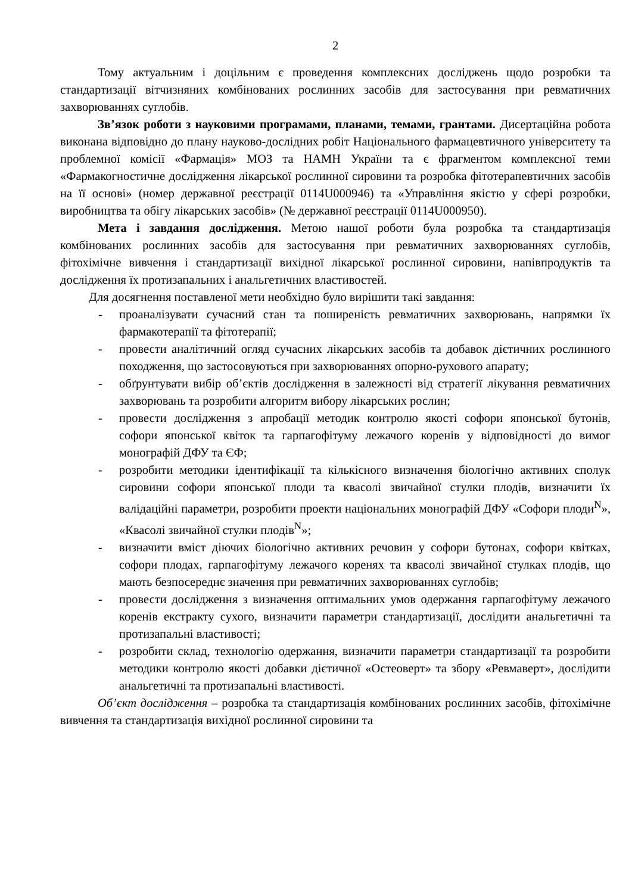2
Тому актуальним і доцільним є проведення комплексних досліджень щодо розробки та стандартизації вітчизняних комбінованих рослинних засобів для застосування при ревматичних захворюваннях суглобів.
Зв’язок роботи з науковими програмами, планами, темами, грантами. Дисертаційна робота виконана відповідно до плану науково-дослідних робіт Національного фармацевтичного університету та проблемної комісії «Фармація» МОЗ та НАМН України та є фрагментом комплексної теми «Фармакогностичне дослідження лікарської рослинної сировини та розробка фітотерапевтичних засобів на її основі» (номер державної реєстрації 0114U000946) та «Управління якістю у сфері розробки, виробництва та обігу лікарських засобів» (№ державної реєстрації 0114U000950).
Мета і завдання дослідження. Метою нашої роботи була розробка та стандартизація комбінованих рослинних засобів для застосування при ревматичних захворюваннях суглобів, фітохімічне вивчення і стандартизації вихідної лікарської рослинної сировини, напівпродуктів та дослідження їх протизапальних і анальгетичних властивостей.
Для досягнення поставленої мети необхідно було вирішити такі завдання:
- проаналізувати сучасний стан та поширеність ревматичних захворювань, напрямки їх фармакотерапії та фітотерапії;
- провести аналітичний огляд сучасних лікарських засобів та добавок дієтичних рослинного походження, що застосовуються при захворюваннях опорно-рухового апарату;
- обґрунтувати вибір об’єктів дослідження в залежності від стратегії лікування ревматичних захворювань та розробити алгоритм вибору лікарських рослин;
- провести дослідження з апробації методик контролю якості софори японської бутонів, софори японської квіток та гарпагофітуму лежачого коренів у відповідності до вимог монографій ДФУ та ЄФ;
- розробити методики ідентифікації та кількісного визначення біологічно активних сполук сировини софори японської плоди та квасолі звичайної стулки плодів, визначити їх валідаційні параметри, розробити проекти національних монографій ДФУ «Софори плоди<sup>N</sup>», «Квасолі звичайної стулки плодів<sup>N</sup>»;
- визначити вміст діючих біологічно активних речовин у софори бутонах, софори квітках, софори плодах, гарпагофітуму лежачого коренях та квасолі звичайної стулках плодів, що мають безпосереднє значення при ревматичних захворюваннях суглобів;
- провести дослідження з визначення оптимальних умов одержання гарпагофітуму лежачого коренів екстракту сухого, визначити параметри стандартизації, дослідити анальгетичні та протизапальні властивості;
- розробити склад, технологію одержання, визначити параметри стандартизації та розробити методики контролю якості добавки дієтичної «Остеоверт» та збору «Ревмаверт», дослідити анальгетичні та протизапальні властивості.
Об’єкт дослідження – розробка та стандартизація комбінованих рослинних засобів, фітохімічне вивчення та стандартизація вихідної рослинної сировини та